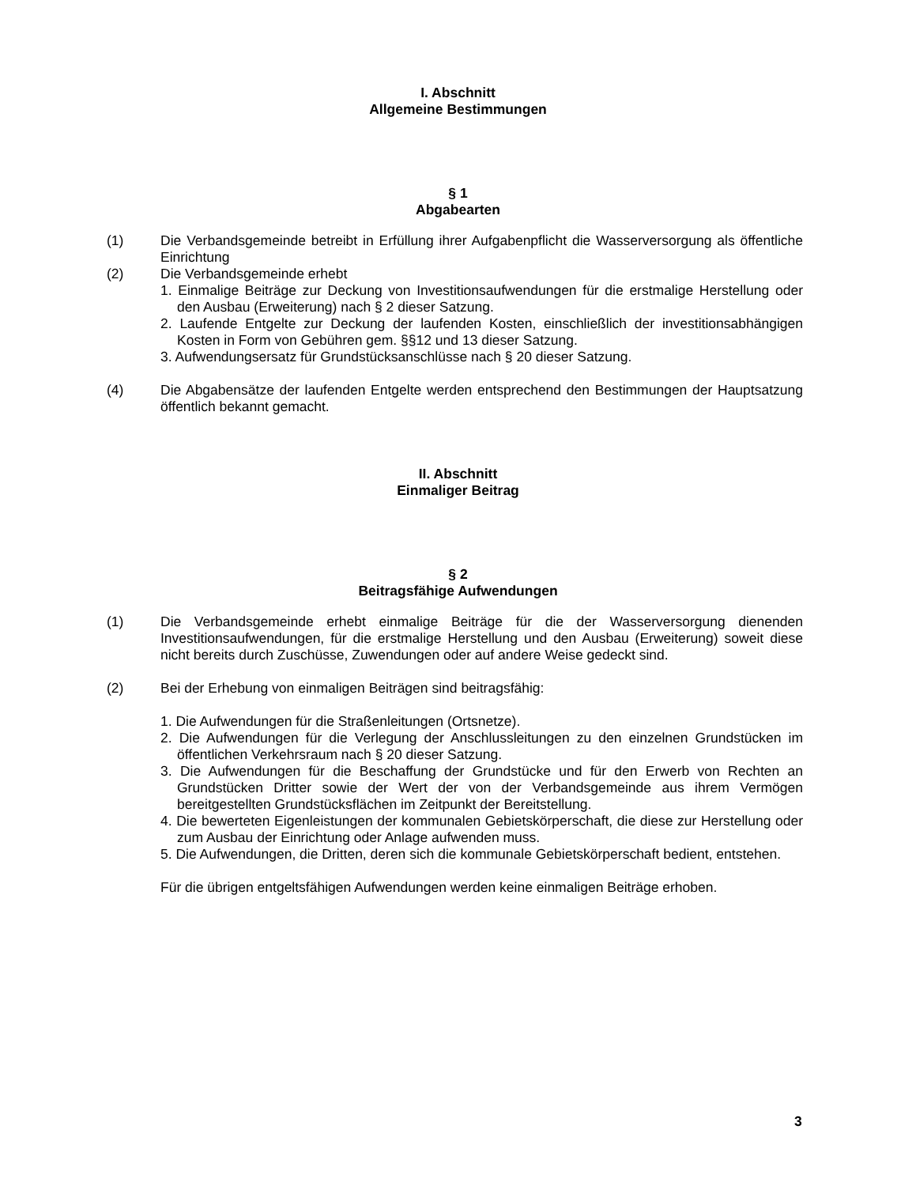I. Abschnitt
Allgemeine Bestimmungen
§ 1
Abgabearten
(1) Die Verbandsgemeinde betreibt in Erfüllung ihrer Aufgabenpflicht die Wasserversorgung als öffentliche Einrichtung
(2) Die Verbandsgemeinde erhebt
1. Einmalige Beiträge zur Deckung von Investitionsaufwendungen für die erstmalige Herstellung oder den Ausbau (Erweiterung) nach § 2 dieser Satzung.
2. Laufende Entgelte zur Deckung der laufenden Kosten, einschließlich der investitionsab­hängigen Kosten in Form von Gebühren gem. §§12 und 13 dieser Satzung.
3. Aufwendungsersatz für Grundstücksanschlüsse nach § 20 dieser Satzung.
(4) Die Abgabensätze der laufenden Entgelte werden entsprechend den Bestimmungen der Hauptsatzung öffentlich bekannt gemacht.
II. Abschnitt
Einmaliger Beitrag
§ 2
Beitragsfähige Aufwendungen
(1) Die Verbandsgemeinde erhebt einmalige Beiträge für die der Wasserversorgung dienenden Investitionsaufwendungen, für die erstmalige Herstellung und den Ausbau (Erweiterung) soweit diese nicht bereits durch Zuschüsse, Zuwendungen oder auf andere Weise gedeckt sind.
(2) Bei der Erhebung von einmaligen Beiträgen sind beitragsfähig:
1. Die Aufwendungen für die Straßenleitungen (Ortsnetze).
2. Die Aufwendungen für die Verlegung der Anschlussleitungen zu den einzelnen Grundstücken im öffentlichen Verkehrsraum nach § 20 dieser Satzung.
3. Die Aufwendungen für die Beschaffung der Grundstücke und für den Erwerb von Rechten an Grundstücken Dritter sowie der Wert der von der Verbandsgemeinde aus ihrem Vermögen bereitgestellten Grundstücksflächen im Zeitpunkt der Bereitstellung.
4. Die bewerteten Eigenleistungen der kommunalen Gebietskörperschaft, die diese zur Herstellung oder zum Ausbau der Einrichtung oder Anlage aufwenden muss.
5. Die Aufwendungen, die Dritten, deren sich die kommunale Gebietskörperschaft bedient, entstehen.
Für die übrigen entgeltsfähigen Aufwendungen werden keine einmaligen Beiträge erhoben.
3